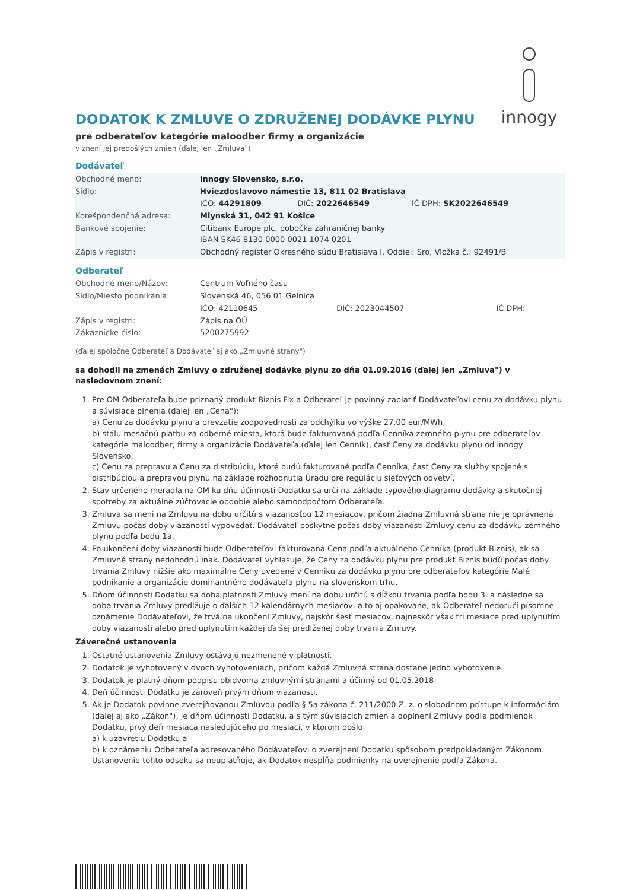innogy
DODATOK K ZMLUVE O ZDRUŽENEJ DODÁVKE PLYNU
pre odberateľov kategórie maloodber firmy a organizácie
v znení jej predošlých zmien (ďalej len „Zmluva")
Dodávateľ
| Obchodné meno: | innogy Slovensko, s.r.o. | | |
| Sídlo: | Hviezdoslavovo námestie 13, 811 02 Bratislava | | |
| | IČO: 44291809 | DIČ: 2022646549 | IČ DPH: SK2022646549 |
| Korešpondenčná adresa: | Mlynská 31, 042 91 Košice | | |
| Bankové spojenie: | Citibank Europe plc, pobočka zahraničnej banky IBAN SK46 8130 0000 0021 1074 0201 | | |
| Zápis v registri: | Obchodný register Okresného súdu Bratislava I, Oddiel: Sro, Vložka č.: 92491/B | | |
Odberateľ
| Obchodné meno/Názov: | Centrum Voľného času | | |
| Sídlo/Miesto podnikania: | Slovenská 46, 056 01 Gelnica | | |
| | IČO: 42110645 | DIČ: 2023044507 | IČ DPH: |
| Zápis v registri: | Zápis na OÚ | | |
| Zákaznícke číslo: | 5200275992 | | |
(ďalej spoločne Odberateľ a Dodávateľ aj ako „Zmluvné strany")
sa dohodli na zmenách Zmluvy o združenej dodávke plynu zo dňa 01.09.2016 (ďalej len „Zmluva") v nasledovnom znení:
1. Pre OM Odberateľa bude priznaný produkt Biznis Fix a Odberateľ je povinný zaplatiť Dodávateľovi cenu za dodávku plynu a súvisiace plnenia (ďalej len „Cena"):
a) Cenu za dodávku plynu a prevzatie zodpovednosti za odchýlku vo výške 27,00 eur/MWh,
b) stálu mesačnú platbu za odberné miesta, ktorá bude fakturovaná podľa Cenníka zemného plynu pre odberateľov kategórie maloodber, firmy a organizácie Dodávateľa (ďalej len Cenník), časť Ceny za dodávku plynu od innogy Slovensko,
c) Cenu za prepravu a Cenu za distribúciu, ktoré budú fakturované podľa Cenníka, časť Ceny za služby spojené s distribúciou a prepravou plynu na základe rozhodnutia Úradu pre reguláciu sieťových odvetví.
2. Stav určeného meradla na OM ku dňu účinnosti Dodatku sa určí na základe typového diagramu dodávky a skutočnej spotreby za aktuálne zúčtovacie obdobie alebo samoodpočtom Odberateľa.
3. Zmluva sa mení na Zmluvu na dobu určitú s viazanosťou 12 mesiacov, pričom žiadna Zmluvná strana nie je oprávnená Zmluvu počas doby viazanosti vypovedať. Dodávateľ poskytne počas doby viazanosti Zmluvy cenu za dodávku zemného plynu podľa bodu 1a.
4. Po ukončení doby viazanosti bude Odberateľovi fakturovaná Cena podľa aktuálneho Cenníka (produkt Biznis), ak sa Zmluvné strany nedohodnú inak. Dodávateľ vyhlasuje, že Ceny za dodávku plynu pre produkt Biznis budú počas doby trvania Zmluvy nižšie ako maximálne Ceny uvedené v Cenníku za dodávku plynu pre odberateľov kategórie Malé podnikanie a organizácie dominantného dodávateľa plynu na slovenskom trhu.
5. Dňom účinnosti Dodatku sa doba platnosti Zmluvy mení na dobu určitú s dĺžkou trvania podľa bodu 3. a následne sa doba trvania Zmluvy predlžuje o ďalších 12 kalendárnych mesiacov, a to aj opakovane, ak Odberateľ nedoručí písomné oznámenie Dodávateľovi, že trvá na ukončení Zmluvy, najskôr šesť mesiacov, najneskôr však tri mesiace pred uplynutím doby viazanosti alebo pred uplynutím každej ďalšej predĺženej doby trvania Zmluvy.
Záverečné ustanovenia
1. Ostatné ustanovenia Zmluvy ostávajú nezmenené v platnosti.
2. Dodatok je vyhotovený v dvoch vyhotoveniach, pričom každá Zmluvná strana dostane jedno vyhotovenie.
3. Dodatok je platný dňom podpisu obidvoma zmluvnými stranami a účinný od 01.05.2018
4. Deň účinnosti Dodatku je zároveň prvým dňom viazanosti.
5. Ak je Dodatok povinne zverejňovanou Zmluvou podľa § 5a zákona č. 211/2000 Z. z. o slobodnom prístupe k informáciám (ďalej aj ako „Zákon"), je dňom účinnosti Dodatku, a s tým súvisiacich zmien a doplnení Zmluvy podľa podmienok Dodatku, prvý deň mesiaca nasledujúceho po mesiaci, v ktorom došlo
a) k uzavretiu Dodatku a
b) k oznámeniu Odberateľa adresovaného Dodávateľovi o zverejnení Dodatku spôsobom predpokladaným Zákonom.
Ustanovenie tohto odseku sa neuplatňuje, ak Dodatok nespĺňa podmienky na uverejnenie podľa Zákona.